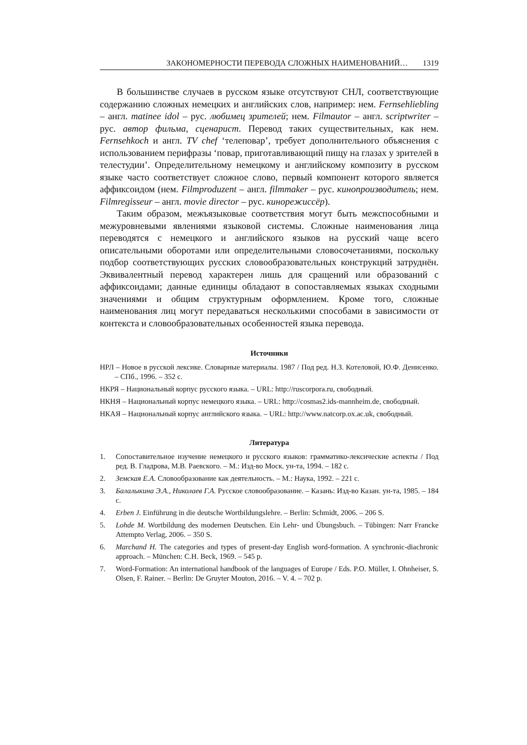ЗАКОНОМЕРНОСТИ ПЕРЕВОДА СЛОЖНЫХ НАИМЕНОВАНИЙ… 1319
В большинстве случаев в русском языке отсутствуют СНЛ, соответствующие содержанию сложных немецких и английских слов, например: нем. Fernsehliebling – англ. matinee idol – рус. любимец зрителей; нем. Filmautor – англ. scriptwriter – рус. автор фильма, сценарист. Перевод таких существительных, как нем. Fernsehkoch и англ. TV chef ‘телеповар’, требует дополнительного объяснения с использованием перифразы ‘повар, приготавливающий пищу на глазах у зрителей в телестудии’. Определительному немецкому и английскому композиту в русском языке часто соответствует сложное слово, первый компонент которого является аффиксоидом (нем. Filmproduzent – англ. filmmaker – рус. кинопроизводитель; нем. Filmregisseur – англ. movie director – рус. кинорежиссёр).
Таким образом, межъязыковые соответствия могут быть межспособными и межуровневыми явлениями языковой системы. Сложные наименования лица переводятся с немецкого и английского языков на русский чаще всего описательными оборотами или определительными словосочетаниями, поскольку подбор соответствующих русских словообразовательных конструкций затруднён. Эквивалентный перевод характерен лишь для сращений или образований с аффиксоидами; данные единицы обладают в сопоставляемых языках сходными значениями и общим структурным оформлением. Кроме того, сложные наименования лиц могут передаваться несколькими способами в зависимости от контекста и словообразовательных особенностей языка перевода.
Источники
НРЛ – Новое в русской лексике. Словарные материалы. 1987 / Под ред. Н.З. Котеловой, Ю.Ф. Денисенко. – СПб., 1996. – 352 с.
НКРЯ – Национальный корпус русского языка. – URL: http://ruscorpora.ru, свободный.
НКНЯ – Национальный корпус немецкого языка. – URL: http://cosmas2.ids-mannheim.de, свободный.
НКАЯ – Национальный корпус английского языка. – URL: http://www.natcorp.ox.ac.uk, свободный.
Литература
1. Сопоставительное изучение немецкого и русского языков: грамматико-лексические аспекты / Под ред. В. Гладрова, М.В. Раевского. – М.: Изд-во Моск. ун-та, 1994. – 182 с.
2. Земская Е.А. Словообразование как деятельность. – М.: Наука, 1992. – 221 с.
3. Балалыкина Э.А., Николаев Г.А. Русское словообразование. – Казань: Изд-во Казан. ун-та, 1985. – 184 с.
4. Erben J. Einführung in die deutsche Wortbildungslehre. – Berlin: Schmidt, 2006. – 206 S.
5. Lohde M. Wortbildung des modernen Deutschen. Ein Lehr- und Übungsbuch. – Tübingen: Narr Francke Attempto Verlag, 2006. – 350 S.
6. Marchand H. The categories and types of present-day English word-formation. A synchronic-diachronic approach. – München: C.H. Beck, 1969. – 545 p.
7. Word-Formation: An international handbook of the languages of Europe / Eds. P.O. Müller, I. Ohnheiser, S. Olsen, F. Rainer. – Berlin: De Gruyter Mouton, 2016. – V. 4. – 702 p.